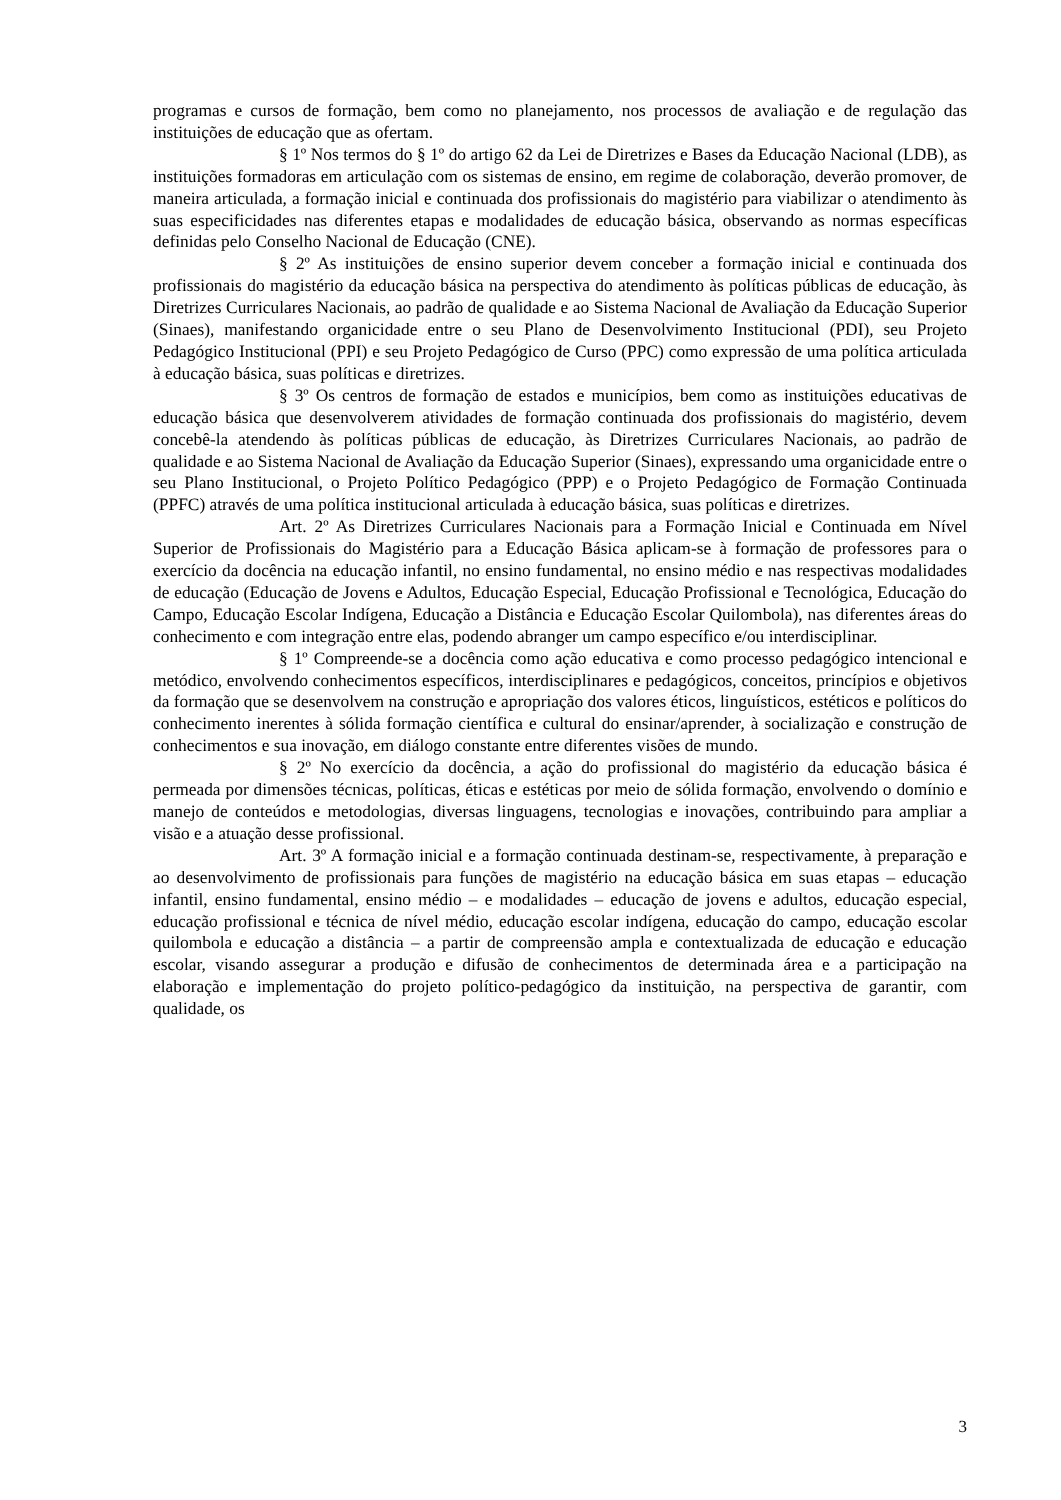programas e cursos de formação, bem como no planejamento, nos processos de avaliação e de regulação das instituições de educação que as ofertam.
§ 1º Nos termos do § 1º do artigo 62 da Lei de Diretrizes e Bases da Educação Nacional (LDB), as instituições formadoras em articulação com os sistemas de ensino, em regime de colaboração, deverão promover, de maneira articulada, a formação inicial e continuada dos profissionais do magistério para viabilizar o atendimento às suas especificidades nas diferentes etapas e modalidades de educação básica, observando as normas específicas definidas pelo Conselho Nacional de Educação (CNE).
§ 2º As instituições de ensino superior devem conceber a formação inicial e continuada dos profissionais do magistério da educação básica na perspectiva do atendimento às políticas públicas de educação, às Diretrizes Curriculares Nacionais, ao padrão de qualidade e ao Sistema Nacional de Avaliação da Educação Superior (Sinaes), manifestando organicidade entre o seu Plano de Desenvolvimento Institucional (PDI), seu Projeto Pedagógico Institucional (PPI) e seu Projeto Pedagógico de Curso (PPC) como expressão de uma política articulada à educação básica, suas políticas e diretrizes.
§ 3º Os centros de formação de estados e municípios, bem como as instituições educativas de educação básica que desenvolverem atividades de formação continuada dos profissionais do magistério, devem concebê-la atendendo às políticas públicas de educação, às Diretrizes Curriculares Nacionais, ao padrão de qualidade e ao Sistema Nacional de Avaliação da Educação Superior (Sinaes), expressando uma organicidade entre o seu Plano Institucional, o Projeto Político Pedagógico (PPP) e o Projeto Pedagógico de Formação Continuada (PPFC) através de uma política institucional articulada à educação básica, suas políticas e diretrizes.
Art. 2º As Diretrizes Curriculares Nacionais para a Formação Inicial e Continuada em Nível Superior de Profissionais do Magistério para a Educação Básica aplicam-se à formação de professores para o exercício da docência na educação infantil, no ensino fundamental, no ensino médio e nas respectivas modalidades de educação (Educação de Jovens e Adultos, Educação Especial, Educação Profissional e Tecnológica, Educação do Campo, Educação Escolar Indígena, Educação a Distância e Educação Escolar Quilombola), nas diferentes áreas do conhecimento e com integração entre elas, podendo abranger um campo específico e/ou interdisciplinar.
§ 1º Compreende-se a docência como ação educativa e como processo pedagógico intencional e metódico, envolvendo conhecimentos específicos, interdisciplinares e pedagógicos, conceitos, princípios e objetivos da formação que se desenvolvem na construção e apropriação dos valores éticos, linguísticos, estéticos e políticos do conhecimento inerentes à sólida formação científica e cultural do ensinar/aprender, à socialização e construção de conhecimentos e sua inovação, em diálogo constante entre diferentes visões de mundo.
§ 2º No exercício da docência, a ação do profissional do magistério da educação básica é permeada por dimensões técnicas, políticas, éticas e estéticas por meio de sólida formação, envolvendo o domínio e manejo de conteúdos e metodologias, diversas linguagens, tecnologias e inovações, contribuindo para ampliar a visão e a atuação desse profissional.
Art. 3º A formação inicial e a formação continuada destinam-se, respectivamente, à preparação e ao desenvolvimento de profissionais para funções de magistério na educação básica em suas etapas – educação infantil, ensino fundamental, ensino médio – e modalidades – educação de jovens e adultos, educação especial, educação profissional e técnica de nível médio, educação escolar indígena, educação do campo, educação escolar quilombola e educação a distância – a partir de compreensão ampla e contextualizada de educação e educação escolar, visando assegurar a produção e difusão de conhecimentos de determinada área e a participação na elaboração e implementação do projeto político-pedagógico da instituição, na perspectiva de garantir, com qualidade, os
3